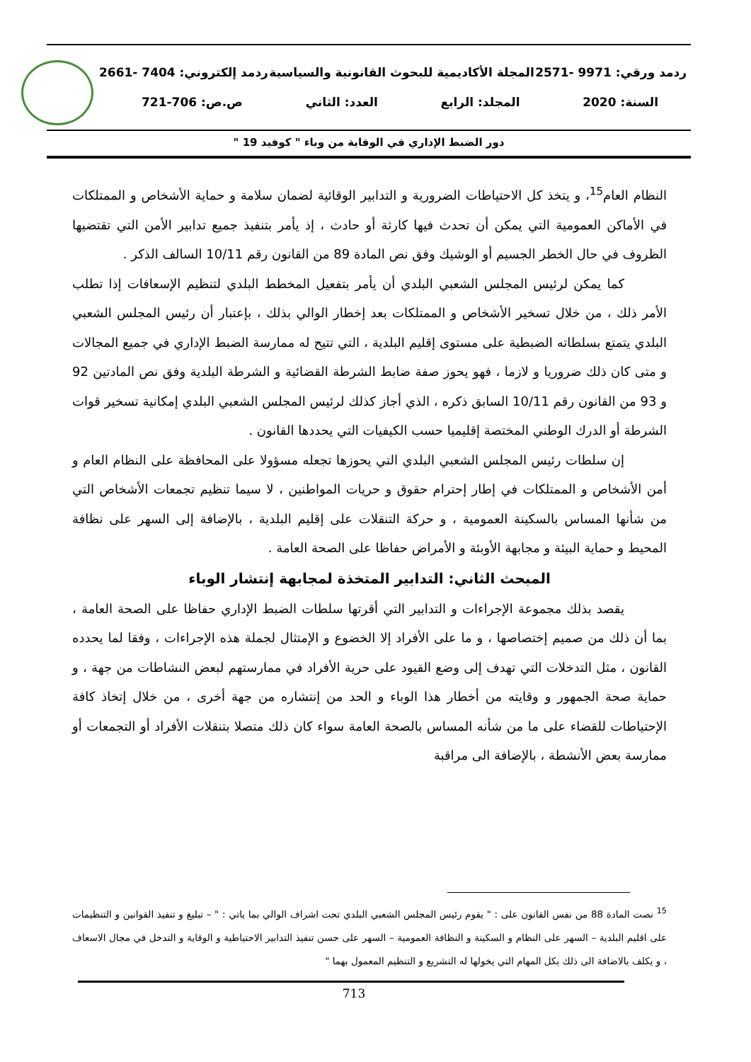ردمد ورقي: 9971 -2571 المجلة الأكاديمية للبحوث القانونية والسياسية ردمد إلكتروني: 7404 -2661
السنة: 2020 المجلد: الرابع العدد: الثاني ص.ص: 706-721
دور الضبط الإداري في الوقاية من وباء " كوفيد 19 "
النظام العام<sup>15</sup>، و يتخذ كل الاحتياطات الضرورية و التدابير الوقائية لضمان سلامة و حماية الأشخاص و الممتلكات في الأماكن العمومية التي يمكن أن تحدث فيها كارثة أو حادث ، إذ يأمر بتنفيذ جميع تدابير الأمن التي تقتضيها الظروف في حال الخطر الجسيم أو الوشيك وفق نص المادة 89 من القانون رقم 10/11 السالف الذكر .
كما يمكن لرئيس المجلس الشعبي البلدي أن يأمر بتفعيل المخطط البلدي لتنظيم الإسعافات إذا تطلب الأمر ذلك ، من خلال تسخير الأشخاص و الممتلكات بعد إخطار الوالي بذلك ، بإعتبار أن رئيس المجلس الشعبي البلدي يتمتع بسلطاته الضبطية على مستوى إقليم البلدية ، التي تتيح له ممارسة الضبط الإداري في جميع المجالات و متى كان ذلك ضروريا و لازما ، فهو يحوز صفة ضابط الشرطة القضائية و الشرطة البلدية وفق نص المادتين 92 و 93 من القانون رقم 10/11 السابق ذكره ، الذي أجاز كذلك لرئيس المجلس الشعبي البلدي إمكانية تسخير قوات الشرطة أو الدرك الوطني المختصة إقليميا حسب الكيفيات التي يحددها القانون .
إن سلطات رئيس المجلس الشعبي البلدي التي يحوزها تجعله مسؤولا على المحافظة على النظام العام و أمن الأشخاص و الممتلكات في إطار إحترام حقوق و حريات المواطنين ، لا سيما تنظيم تجمعات الأشخاص التي من شأنها المساس بالسكينة العمومية ، و حركة التنقلات على إقليم البلدية ، بالإضافة إلى السهر على نظافة المحيط و حماية البيئة و مجابهة الأوبئة و الأمراض حفاظا على الصحة العامة .
المبحث الثاني: التدابير المتخذة لمجابهة إنتشار الوباء
يقصد بذلك مجموعة الإجراءات و التدابير التي أقرتها سلطات الضبط الإداري حفاظا على الصحة العامة ، بما أن ذلك من صميم إختصاصها ، و ما على الأفراد إلا الخضوع و الإمتثال لجملة هذه الإجراءات ، وفقا لما يحدده القانون ، مثل التدخلات التي تهدف إلى وضع القيود على حرية الأفراد في ممارستهم لبعض النشاطات من جهة ، و حماية صحة الجمهور و وقايته من أخطار هذا الوباء و الحد من إنتشاره من جهة أخرى ، من خلال إتخاذ كافة الإحتياطات للقضاء على ما من شأنه المساس بالصحة العامة سواء كان ذلك متصلا بتنقلات الأفراد أو التجمعات أو ممارسة بعض الأنشطة ، بالإضافة الى مراقبة
<sup>15</sup> نصت المادة 88 من نفس القانون على : " يقوم رئيس المجلس الشعبي البلدي تحت اشراف الوالي بما ياتي : " – تبليغ و تنفيذ القوانين و التنظيمات على اقليم البلدية – السهر على النظام و السكينة و النظافة العمومية – السهر على حسن تنفيذ التدابير الاحتياطية و الوقاية و التدخل في مجال الاسعاف ، و يكلف بالاضافة الى ذلك بكل المهام التي يخولها له التشريع و التنظيم المعمول بهما "
713